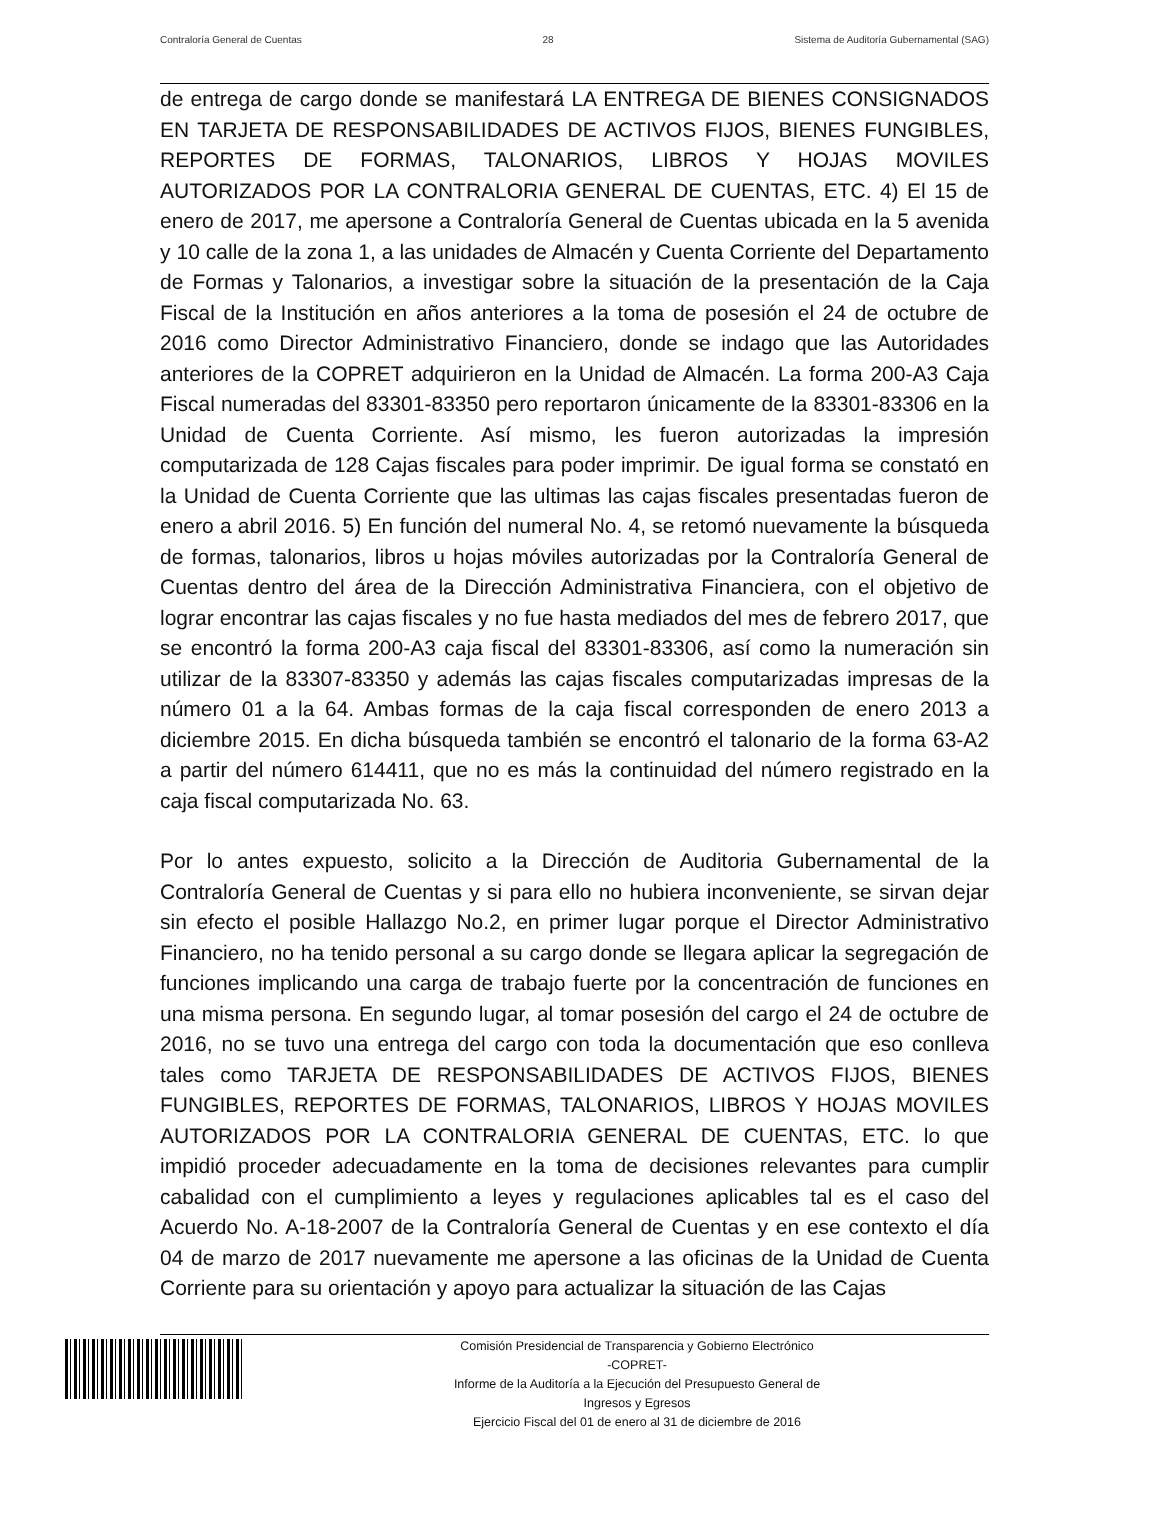Contraloría General de Cuentas 28 Sistema de Auditoría Gubernamental (SAG)
de entrega de cargo donde se manifestará LA ENTREGA DE BIENES CONSIGNADOS EN TARJETA DE RESPONSABILIDADES DE ACTIVOS FIJOS, BIENES FUNGIBLES, REPORTES DE FORMAS, TALONARIOS, LIBROS Y HOJAS MOVILES AUTORIZADOS POR LA CONTRALORIA GENERAL DE CUENTAS, ETC. 4) El 15 de enero de 2017, me apersone a Contraloría General de Cuentas ubicada en la 5 avenida y 10 calle de la zona 1, a las unidades de Almacén y Cuenta Corriente del Departamento de Formas y Talonarios, a investigar sobre la situación de la presentación de la Caja Fiscal de la Institución en años anteriores a la toma de posesión el 24 de octubre de 2016 como Director Administrativo Financiero, donde se indago que las Autoridades anteriores de la COPRET adquirieron en la Unidad de Almacén. La forma 200-A3 Caja Fiscal numeradas del 83301-83350 pero reportaron únicamente de la 83301-83306 en la Unidad de Cuenta Corriente. Así mismo, les fueron autorizadas la impresión computarizada de 128 Cajas fiscales para poder imprimir. De igual forma se constató en la Unidad de Cuenta Corriente que las ultimas las cajas fiscales presentadas fueron de enero a abril 2016. 5) En función del numeral No. 4, se retomó nuevamente la búsqueda de formas, talonarios, libros u hojas móviles autorizadas por la Contraloría General de Cuentas dentro del área de la Dirección Administrativa Financiera, con el objetivo de lograr encontrar las cajas fiscales y no fue hasta mediados del mes de febrero 2017, que se encontró la forma 200-A3 caja fiscal del 83301-83306, así como la numeración sin utilizar de la 83307-83350 y además las cajas fiscales computarizadas impresas de la número 01 a la 64. Ambas formas de la caja fiscal corresponden de enero 2013 a diciembre 2015. En dicha búsqueda también se encontró el talonario de la forma 63-A2 a partir del número 614411, que no es más la continuidad del número registrado en la caja fiscal computarizada No. 63.
Por lo antes expuesto, solicito a la Dirección de Auditoria Gubernamental de la Contraloría General de Cuentas y si para ello no hubiera inconveniente, se sirvan dejar sin efecto el posible Hallazgo No.2, en primer lugar porque el Director Administrativo Financiero, no ha tenido personal a su cargo donde se llegara aplicar la segregación de funciones implicando una carga de trabajo fuerte por la concentración de funciones en una misma persona. En segundo lugar, al tomar posesión del cargo el 24 de octubre de 2016, no se tuvo una entrega del cargo con toda la documentación que eso conlleva tales como TARJETA DE RESPONSABILIDADES DE ACTIVOS FIJOS, BIENES FUNGIBLES, REPORTES DE FORMAS, TALONARIOS, LIBROS Y HOJAS MOVILES AUTORIZADOS POR LA CONTRALORIA GENERAL DE CUENTAS, ETC. lo que impidió proceder adecuadamente en la toma de decisiones relevantes para cumplir cabalidad con el cumplimiento a leyes y regulaciones aplicables tal es el caso del Acuerdo No. A-18-2007 de la Contraloría General de Cuentas y en ese contexto el día 04 de marzo de 2017 nuevamente me apersone a las oficinas de la Unidad de Cuenta Corriente para su orientación y apoyo para actualizar la situación de las Cajas
Comisión Presidencial de Transparencia y Gobierno Electrónico
-COPRET-
Informe de la Auditoría a la Ejecución del Presupuesto General de
Ingresos y Egresos
Ejercicio Fiscal del 01 de enero al 31 de diciembre de 2016